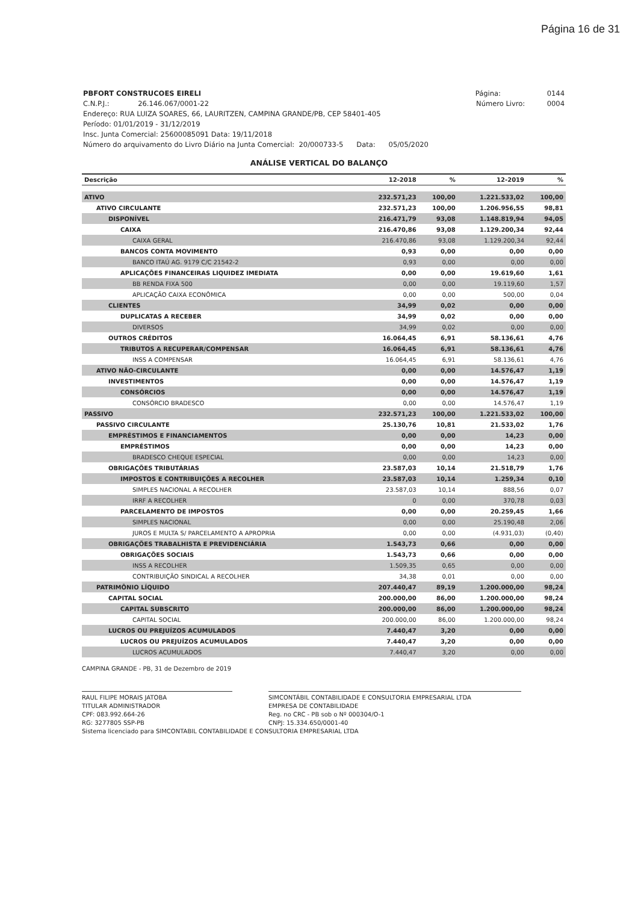Página 16 de 31
PBFORT CONSTRUCOES EIRELI Página: 0144
C.N.P.J.: 26.146.067/0001-22 Número Livro: 0004
Endereço: RUA LUIZA SOARES, 66, LAURITZEN, CAMPINA GRANDE/PB, CEP 58401-405
Período: 01/01/2019 - 31/12/2019
Insc. Junta Comercial: 25600085091 Data: 19/11/2018
Número do arquivamento do Livro Diário na Junta Comercial: 20/000733-5 Data: 05/05/2020
ANÁLISE VERTICAL DO BALANÇO
| Descrição | 12-2018 | % | 12-2019 | % |
| --- | --- | --- | --- | --- |
| ATIVO | 232.571,23 | 100,00 | 1.221.533,02 | 100,00 |
| ATIVO CIRCULANTE | 232.571,23 | 100,00 | 1.206.956,55 | 98,81 |
| DISPONÍVEL | 216.471,79 | 93,08 | 1.148.819,94 | 94,05 |
| CAIXA | 216.470,86 | 93,08 | 1.129.200,34 | 92,44 |
| CAIXA GERAL | 216.470,86 | 93,08 | 1.129.200,34 | 92,44 |
| BANCOS CONTA MOVIMENTO | 0,93 | 0,00 | 0,00 | 0,00 |
| BANCO ITAÚ AG. 9179 C/C 21542-2 | 0,93 | 0,00 | 0,00 | 0,00 |
| APLICAÇÕES FINANCEIRAS LIQUIDEZ IMEDIATA | 0,00 | 0,00 | 19.619,60 | 1,61 |
| BB RENDA FIXA 500 | 0,00 | 0,00 | 19.119,60 | 1,57 |
| APLICAÇÃO CAIXA ECONÔMICA | 0,00 | 0,00 | 500,00 | 0,04 |
| CLIENTES | 34,99 | 0,02 | 0,00 | 0,00 |
| DUPLICATAS A RECEBER | 34,99 | 0,02 | 0,00 | 0,00 |
| DIVERSOS | 34,99 | 0,02 | 0,00 | 0,00 |
| OUTROS CRÉDITOS | 16.064,45 | 6,91 | 58.136,61 | 4,76 |
| TRIBUTOS A RECUPERAR/COMPENSAR | 16.064,45 | 6,91 | 58.136,61 | 4,76 |
| INSS A COMPENSAR | 16.064,45 | 6,91 | 58.136,61 | 4,76 |
| ATIVO NÃO-CIRCULANTE | 0,00 | 0,00 | 14.576,47 | 1,19 |
| INVESTIMENTOS | 0,00 | 0,00 | 14.576,47 | 1,19 |
| CONSÓRCIOS | 0,00 | 0,00 | 14.576,47 | 1,19 |
| CONSÓRCIO BRADESCO | 0,00 | 0,00 | 14.576,47 | 1,19 |
| PASSIVO | 232.571,23 | 100,00 | 1.221.533,02 | 100,00 |
| PASSIVO CIRCULANTE | 25.130,76 | 10,81 | 21.533,02 | 1,76 |
| EMPRÉSTIMOS E FINANCIAMENTOS | 0,00 | 0,00 | 14,23 | 0,00 |
| EMPRÉSTIMOS | 0,00 | 0,00 | 14,23 | 0,00 |
| BRADESCO CHEQUE ESPECIAL | 0,00 | 0,00 | 14,23 | 0,00 |
| OBRIGAÇÕES TRIBUTÁRIAS | 23.587,03 | 10,14 | 21.518,79 | 1,76 |
| IMPOSTOS E CONTRIBUIÇÕES A RECOLHER | 23.587,03 | 10,14 | 1.259,34 | 0,10 |
| SIMPLES NACIONAL A RECOLHER | 23.587,03 | 10,14 | 888,56 | 0,07 |
| IRRF A RECOLHER | 0 | 0,00 | 370,78 | 0,03 |
| PARCELAMENTO DE IMPOSTOS | 0,00 | 0,00 | 20.259,45 | 1,66 |
| SIMPLES NACIONAL | 0,00 | 0,00 | 25.190,48 | 2,06 |
| JUROS E MULTA S/ PARCELAMENTO A APROPRIA | 0,00 | 0,00 | (4.931,03) | (0,40) |
| OBRIGAÇÕES TRABALHISTA E PREVIDENCIÁRIA | 1.543,73 | 0,66 | 0,00 | 0,00 |
| OBRIGAÇÕES SOCIAIS | 1.543,73 | 0,66 | 0,00 | 0,00 |
| INSS A RECOLHER | 1.509,35 | 0,65 | 0,00 | 0,00 |
| CONTRIBUIÇÃO SINDICAL A RECOLHER | 34,38 | 0,01 | 0,00 | 0,00 |
| PATRIMÔNIO LÍQUIDO | 207.440,47 | 89,19 | 1.200.000,00 | 98,24 |
| CAPITAL SOCIAL | 200.000,00 | 86,00 | 1.200.000,00 | 98,24 |
| CAPITAL SUBSCRITO | 200.000,00 | 86,00 | 1.200.000,00 | 98,24 |
| CAPITAL SOCIAL | 200.000,00 | 86,00 | 1.200.000,00 | 98,24 |
| LUCROS OU PREJUÍZOS ACUMULADOS | 7.440,47 | 3,20 | 0,00 | 0,00 |
| LUCROS OU PREJUÍZOS ACUMULADOS | 7.440,47 | 3,20 | 0,00 | 0,00 |
| LUCROS ACUMULADOS | 7.440,47 | 3,20 | 0,00 | 0,00 |
CAMPINA GRANDE - PB, 31 de Dezembro de 2019
RAUL FILIPE MORAIS JATOBA
TITULAR ADMINISTRADOR
CPF: 083.992.664-26
RG: 3277805 SSP-PB
SIMCONTÁBIL CONTABILIDADE E CONSULTORIA EMPRESARIAL LTDA
EMPRESA DE CONTABILIDADE
Reg. no CRC - PB sob o Nº 000304/O-1
CNPJ: 15.334.650/0001-40
Sistema licenciado para SIMCONTABIL CONTABILIDADE E CONSULTORIA EMPRESARIAL LTDA